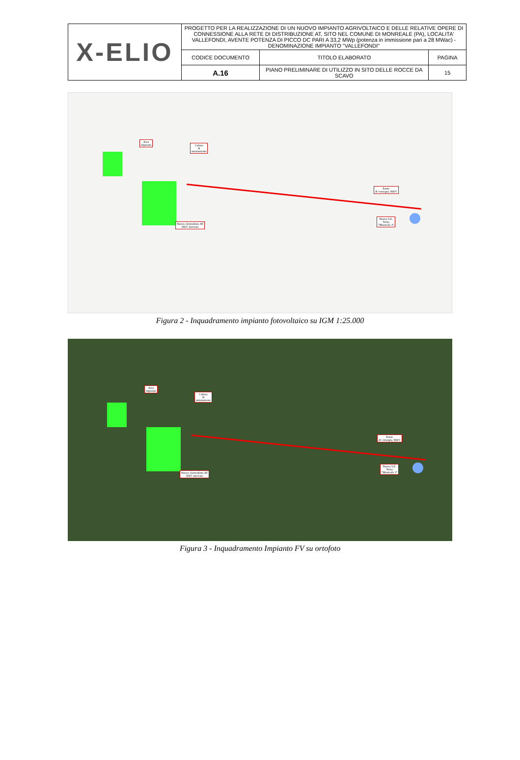| X-ELIO | PROGETTO PER LA REALIZZAZIONE DI UN NUOVO IMPIANTO AGRIVOLTAICO E DELLE RELATIVE OPERE DI CONNESSIONE ALLA RETE DI DISTRIBUZIONE AT, SITO NEL COMUNE DI MONREALE (PA), LOCALITA' VALLEFONDI, AVENTE POTENZA DI PICCO DC PARI A 33,2 MWp (potenza in immissione pari a 28 MWac) - DENOMINAZIONE IMPIANTO "VALLEFONDI" | | |
| | CODICE DOCUMENTO | TITOLO ELABORATO | PAGINA |
| | A.16 | PIANO PRELIMINARE DI UTILIZZO IN SITO DELLE ROCCE DA SCAVO | 15 |
Area
impianto
Cabina
di
smistamento
Nuovo elettrodotto AT
36kV interrato
Punto
di consegna 36KV
Nuova S.E.
Terna
"Monreale 3"
Figura 2 - Inquadramento impianto fotovoltaico su IGM 1:25.000
Area
impianto
Cabina
di
smistamento
Nuovo elettrodotto AT
36kV interrato
Punto
di consegna 36KV
Nuova S.E.
Terna
"Monreale 3"
Figura 3 - Inquadramento Impianto FV su ortofoto